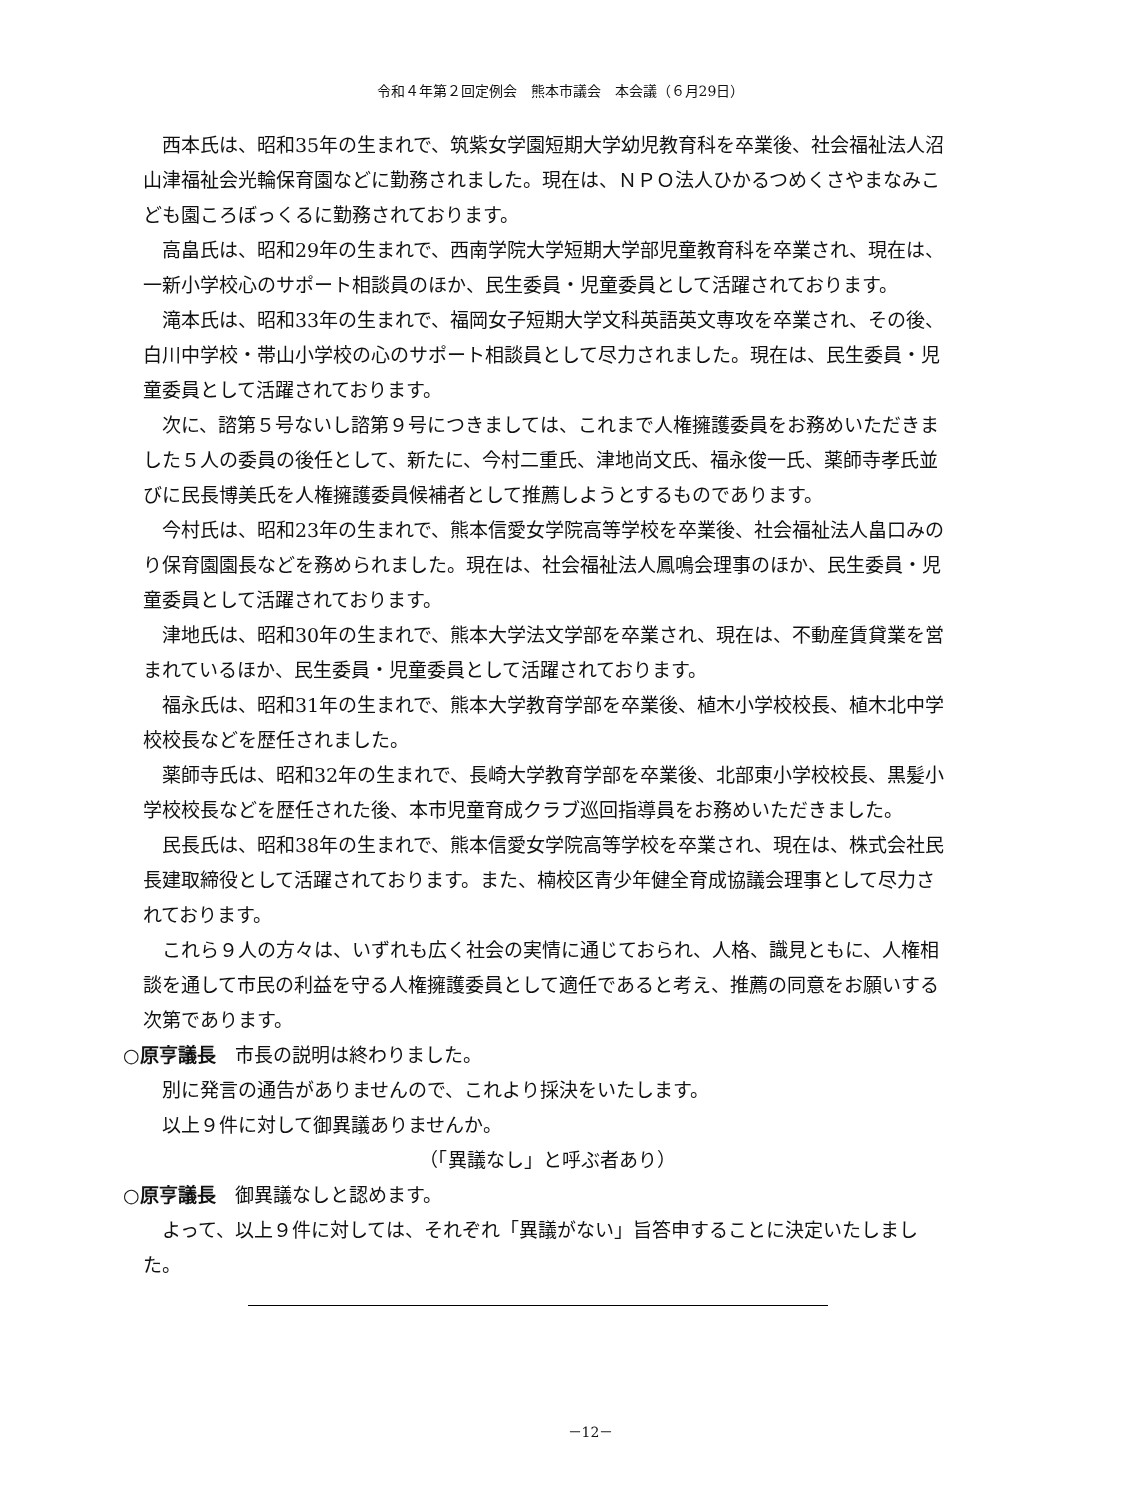令和４年第２回定例会　熊本市議会　本会議（６月29日）
西本氏は、昭和35年の生まれで、筑紫女学園短期大学幼児教育科を卒業後、社会福祉法人沼山津福祉会光輪保育園などに勤務されました。現在は、ＮＰＯ法人ひかるつめくさやまなみこども園ころぼっくるに勤務されております。
高畠氏は、昭和29年の生まれで、西南学院大学短期大学部児童教育科を卒業され、現在は、一新小学校心のサポート相談員のほか、民生委員・児童委員として活躍されております。
滝本氏は、昭和33年の生まれで、福岡女子短期大学文科英語英文専攻を卒業され、その後、白川中学校・帯山小学校の心のサポート相談員として尽力されました。現在は、民生委員・児童委員として活躍されております。
次に、諮第５号ないし諮第９号につきましては、これまで人権擁護委員をお務めいただきました５人の委員の後任として、新たに、今村二重氏、津地尚文氏、福永俊一氏、薬師寺孝氏並びに民長博美氏を人権擁護委員候補者として推薦しようとするものであります。
今村氏は、昭和23年の生まれで、熊本信愛女学院高等学校を卒業後、社会福祉法人畠口みのり保育園園長などを務められました。現在は、社会福祉法人鳳鳴会理事のほか、民生委員・児童委員として活躍されております。
津地氏は、昭和30年の生まれで、熊本大学法文学部を卒業され、現在は、不動産賃貸業を営まれているほか、民生委員・児童委員として活躍されております。
福永氏は、昭和31年の生まれで、熊本大学教育学部を卒業後、植木小学校校長、植木北中学校校長などを歴任されました。
薬師寺氏は、昭和32年の生まれで、長崎大学教育学部を卒業後、北部東小学校校長、黒髪小学校校長などを歴任された後、本市児童育成クラブ巡回指導員をお務めいただきました。
民長氏は、昭和38年の生まれで、熊本信愛女学院高等学校を卒業され、現在は、株式会社民長建取締役として活躍されております。また、楠校区青少年健全育成協議会理事として尽力されております。
これら９人の方々は、いずれも広く社会の実情に通じておられ、人格、識見ともに、人権相談を通して市民の利益を守る人権擁護委員として適任であると考え、推薦の同意をお願いする次第であります。
○原亨議長　市長の説明は終わりました。
別に発言の通告がありませんので、これより採決をいたします。
以上９件に対して御異議ありませんか。
（「異議なし」と呼ぶ者あり）
○原亨議長　御異議なしと認めます。
よって、以上９件に対しては、それぞれ「異議がない」旨答申することに決定いたしました。
－12－